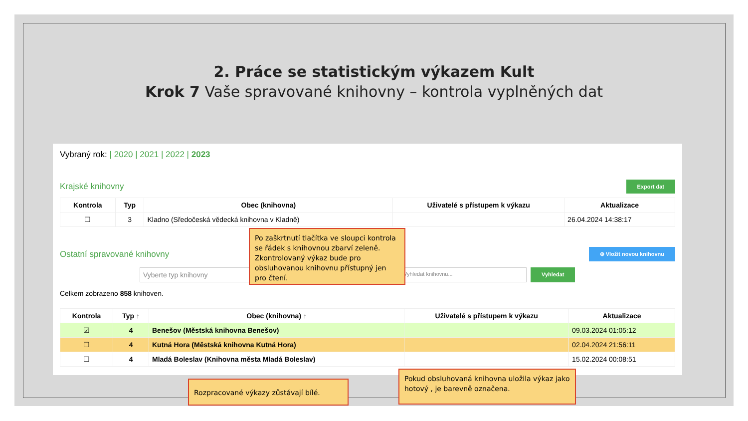2. Práce se statistickým výkazem Kult
Krok 7 Vaše spravované knihovny – kontrola vyplněných dat
Vybraný rok: | 2020 | 2021 | 2022 | 2023
Krajské knihovny Export dat
| Kontrola | Typ | Obec (knihovna) | Uživatelé s přístupem k výkazu | Aktualizace |
| --- | --- | --- | --- | --- |
| ☐ | 3 | Kladno (Sředočeská vědecká knihovna v Kladně) | | 26.04.2024 14:38:17 |
Ostatní spravované knihovny ⊕ Vložit novou knihovnu
Vyberte typ knihovny Vyhledat knihovnu... Vyhledat
Celkem zobrazeno 858 knihoven.
| Kontrola | Typ ↑ | Obec (knihovna) ↑ | Uživatelé s přístupem k výkazu | Aktualizace |
| --- | --- | --- | --- | --- |
| ☑ | 4 | Benešov (Městská knihovna Benešov) | | 09.03.2024 01:05:12 |
| ☐ | 4 | Kutná Hora (Městská knihovna Kutná Hora) | | 02.04.2024 21:56:11 |
| ☐ | 4 | Mladá Boleslav (Knihovna města Mladá Boleslav) | | 15.02.2024 00:08:51 |
Po zaškrtnutí tlačítka ve sloupci kontrola se řádek s knihovnou zbarví zeleně. Zkontrolovaný výkaz bude pro obsluhovanou knihovnu přístupný jen pro čtení.
Rozpracované výkazy zůstávají bílé.
Pokud obsluhovaná knihovna uložila výkaz jako hotový , je barevně označena.